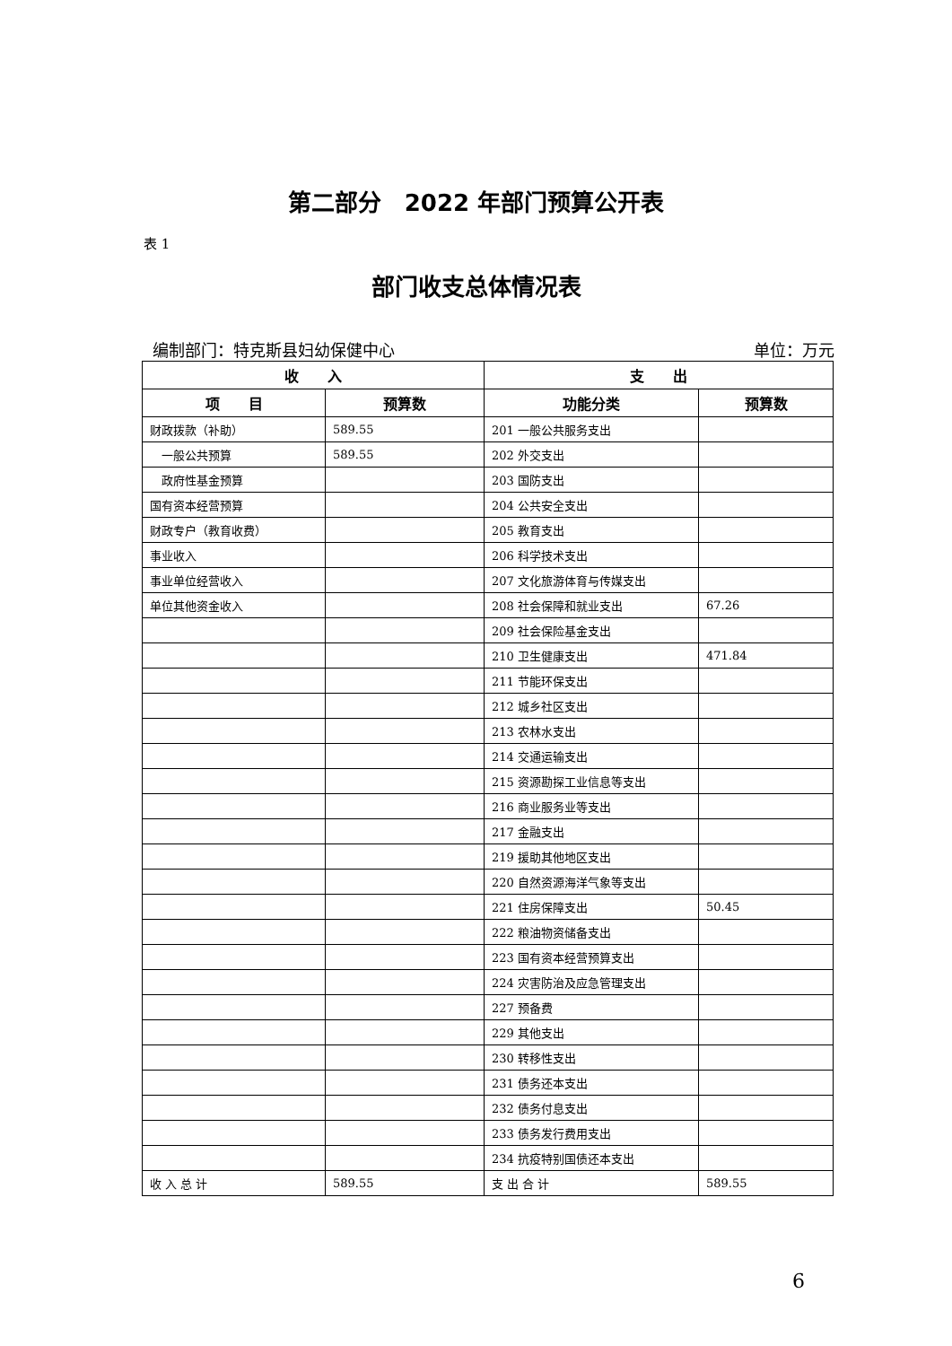第二部分　2022 年部门预算公开表
表 1
部门收支总体情况表
编制部门：特克斯县妇幼保健中心 单位：万元
| 收 入 | | 支 出 | |
| --- | --- | --- | --- |
| 项 目 | 预算数 | 功能分类 | 预算数 |
| 财政拨款（补助） | 589.55 | 201 一般公共服务支出 | |
| 一般公共预算 | 589.55 | 202 外交支出 | |
| 政府性基金预算 | | 203 国防支出 | |
| 国有资本经营预算 | | 204 公共安全支出 | |
| 财政专户（教育收费） | | 205 教育支出 | |
| 事业收入 | | 206 科学技术支出 | |
| 事业单位经营收入 | | 207 文化旅游体育与传媒支出 | |
| 单位其他资金收入 | | 208 社会保障和就业支出 | 67.26 |
| | | 209 社会保险基金支出 | |
| | | 210 卫生健康支出 | 471.84 |
| | | 211 节能环保支出 | |
| | | 212 城乡社区支出 | |
| | | 213 农林水支出 | |
| | | 214 交通运输支出 | |
| | | 215 资源勘探工业信息等支出 | |
| | | 216 商业服务业等支出 | |
| | | 217 金融支出 | |
| | | 219 援助其他地区支出 | |
| | | 220 自然资源海洋气象等支出 | |
| | | 221 住房保障支出 | 50.45 |
| | | 222 粮油物资储备支出 | |
| | | 223 国有资本经营预算支出 | |
| | | 224 灾害防治及应急管理支出 | |
| | | 227 预备费 | |
| | | 229 其他支出 | |
| | | 230 转移性支出 | |
| | | 231 债务还本支出 | |
| | | 232 债务付息支出 | |
| | | 233 债务发行费用支出 | |
| | | 234 抗疫特别国债还本支出 | |
| 收 入 总 计 | 589.55 | 支 出 合 计 | 589.55 |
6